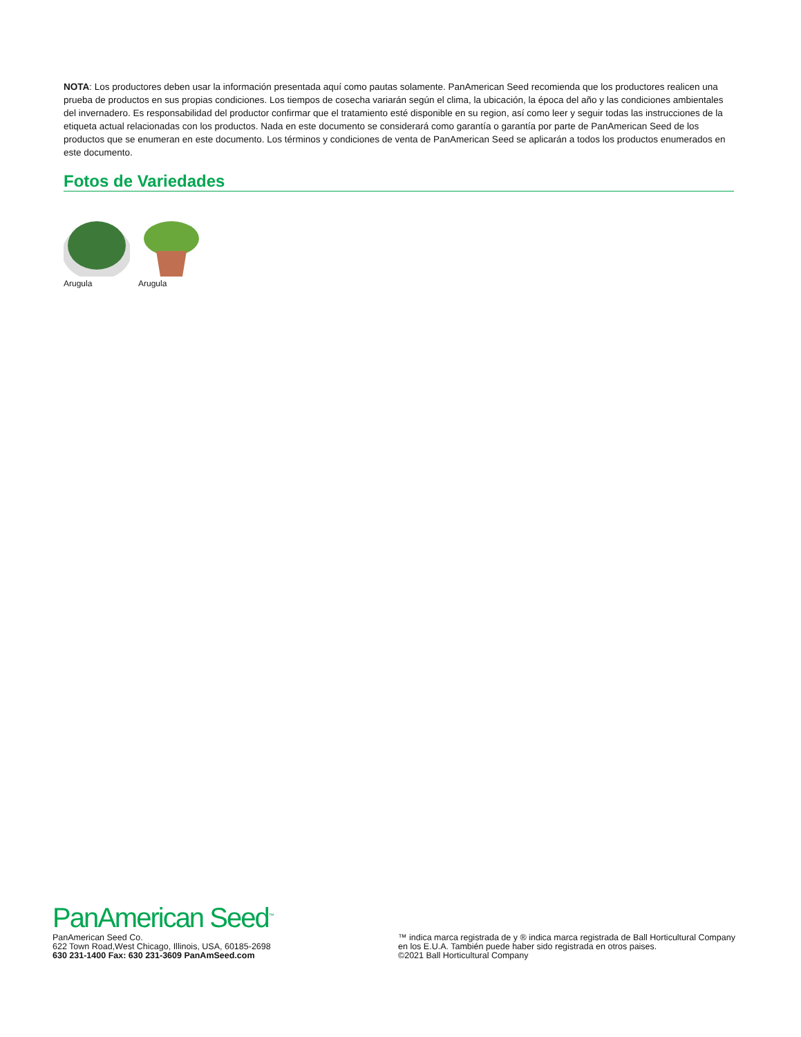NOTA: Los productores deben usar la información presentada aquí como pautas solamente. PanAmerican Seed recomienda que los productores realicen una prueba de productos en sus propias condiciones. Los tiempos de cosecha variarán según el clima, la ubicación, la época del año y las condiciones ambientales del invernadero. Es responsabilidad del productor confirmar que el tratamiento esté disponible en su region, así como leer y seguir todas las instrucciones de la etiqueta actual relacionadas con los productos. Nada en este documento se considerará como garantía o garantía por parte de PanAmerican Seed de los productos que se enumeran en este documento. Los términos y condiciones de venta de PanAmerican Seed se aplicarán a todos los productos enumerados en este documento.
Fotos de Variedades
Arugula Arugula
PanAmerican Seed<sup>™</sup>
PanAmerican Seed Co.
622 Town Road,West Chicago, Illinois, USA, 60185-2698
630 231-1400 Fax: 630 231-3609 PanAmSeed.com
™ indica marca registrada de y ® indica marca registrada de Ball Horticultural Company en los E.U.A. También puede haber sido registrada en otros paises.
©2021 Ball Horticultural Company